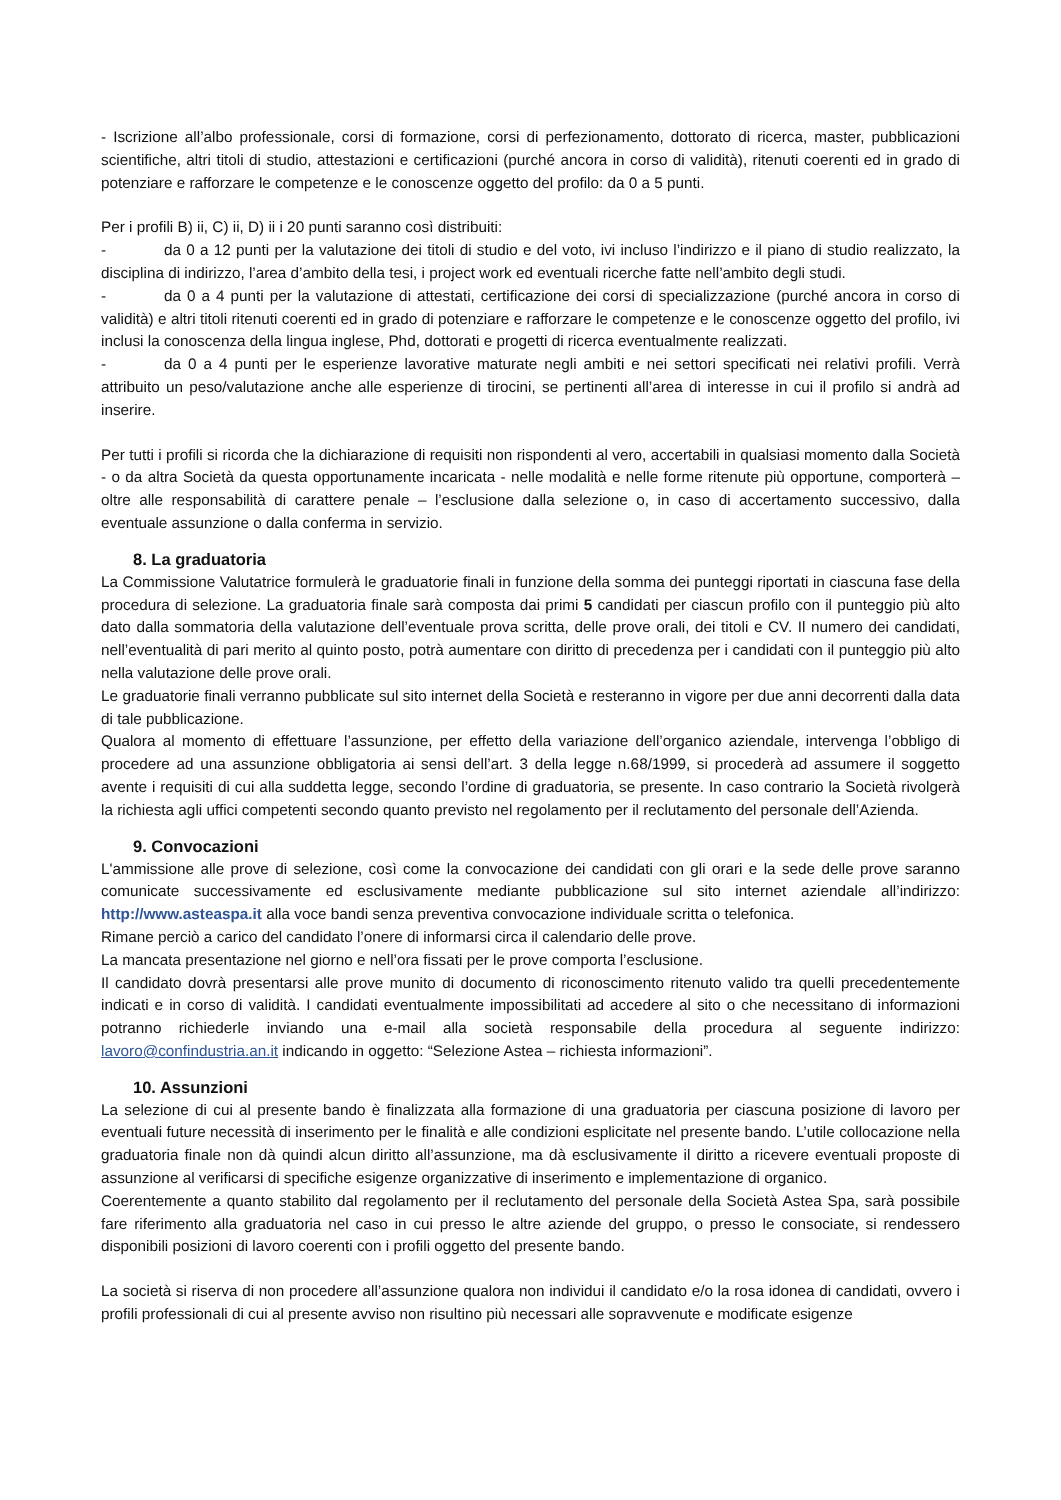- Iscrizione all’albo professionale, corsi di formazione, corsi di perfezionamento, dottorato di ricerca, master, pubblicazioni scientifiche, altri titoli di studio, attestazioni e certificazioni (purché ancora in corso di validità), ritenuti coerenti ed in grado di potenziare e rafforzare le competenze e le conoscenze oggetto del profilo: da 0 a 5 punti.
Per i profili B) ii, C) ii, D) ii i 20 punti saranno così distribuiti:
- da 0 a 12 punti per la valutazione dei titoli di studio e del voto, ivi incluso l’indirizzo e il piano di studio realizzato, la disciplina di indirizzo, l’area d’ambito della tesi, i project work ed eventuali ricerche fatte nell’ambito degli studi.
- da 0 a 4 punti per la valutazione di attestati, certificazione dei corsi di specializzazione (purché ancora in corso di validità) e altri titoli ritenuti coerenti ed in grado di potenziare e rafforzare le competenze e le conoscenze oggetto del profilo, ivi inclusi la conoscenza della lingua inglese, Phd, dottorati e progetti di ricerca eventualmente realizzati.
- da 0 a 4 punti per le esperienze lavorative maturate negli ambiti e nei settori specificati nei relativi profili. Verrà attribuito un peso/valutazione anche alle esperienze di tirocini, se pertinenti all’area di interesse in cui il profilo si andrà ad inserire.
Per tutti i profili si ricorda che la dichiarazione di requisiti non rispondenti al vero, accertabili in qualsiasi momento dalla Società - o da altra Società da questa opportunamente incaricata - nelle modalità e nelle forme ritenute più opportune, comporterà – oltre alle responsabilità di carattere penale – l’esclusione dalla selezione o, in caso di accertamento successivo, dalla eventuale assunzione o dalla conferma in servizio.
8. La graduatoria
La Commissione Valutatrice formulerà le graduatorie finali in funzione della somma dei punteggi riportati in ciascuna fase della procedura di selezione. La graduatoria finale sarà composta dai primi 5 candidati per ciascun profilo con il punteggio più alto dato dalla sommatoria della valutazione dell’eventuale prova scritta, delle prove orali, dei titoli e CV. Il numero dei candidati, nell’eventualità di pari merito al quinto posto, potrà aumentare con diritto di precedenza per i candidati con il punteggio più alto nella valutazione delle prove orali.
Le graduatorie finali verranno pubblicate sul sito internet della Società e resteranno in vigore per due anni decorrenti dalla data di tale pubblicazione.
Qualora al momento di effettuare l’assunzione, per effetto della variazione dell’organico aziendale, intervenga l’obbligo di procedere ad una assunzione obbligatoria ai sensi dell’art. 3 della legge n.68/1999, si procederà ad assumere il soggetto avente i requisiti di cui alla suddetta legge, secondo l’ordine di graduatoria, se presente. In caso contrario la Società rivolgerà la richiesta agli uffici competenti secondo quanto previsto nel regolamento per il reclutamento del personale dell’Azienda.
9. Convocazioni
L'ammissione alle prove di selezione, così come la convocazione dei candidati con gli orari e la sede delle prove saranno comunicate successivamente ed esclusivamente mediante pubblicazione sul sito internet aziendale all’indirizzo: http://www.asteaspa.it alla voce bandi senza preventiva convocazione individuale scritta o telefonica.
Rimane perciò a carico del candidato l’onere di informarsi circa il calendario delle prove.
La mancata presentazione nel giorno e nell’ora fissati per le prove comporta l’esclusione.
Il candidato dovrà presentarsi alle prove munito di documento di riconoscimento ritenuto valido tra quelli precedentemente indicati e in corso di validità. I candidati eventualmente impossibilitati ad accedere al sito o che necessitano di informazioni potranno richiederle inviando una e-mail alla società responsabile della procedura al seguente indirizzo: lavoro@confindustria.an.it indicando in oggetto: “Selezione Astea – richiesta informazioni”.
10. Assunzioni
La selezione di cui al presente bando è finalizzata alla formazione di una graduatoria per ciascuna posizione di lavoro per eventuali future necessità di inserimento per le finalità e alle condizioni esplicitate nel presente bando. L’utile collocazione nella graduatoria finale non dà quindi alcun diritto all’assunzione, ma dà esclusivamente il diritto a ricevere eventuali proposte di assunzione al verificarsi di specifiche esigenze organizzative di inserimento e implementazione di organico.
Coerentemente a quanto stabilito dal regolamento per il reclutamento del personale della Società Astea Spa, sarà possibile fare riferimento alla graduatoria nel caso in cui presso le altre aziende del gruppo, o presso le consociate, si rendessero disponibili posizioni di lavoro coerenti con i profili oggetto del presente bando.
La società si riserva di non procedere all’assunzione qualora non individui il candidato e/o la rosa idonea di candidati, ovvero i profili professionali di cui al presente avviso non risultino più necessari alle sopravvenute e modificate esigenze